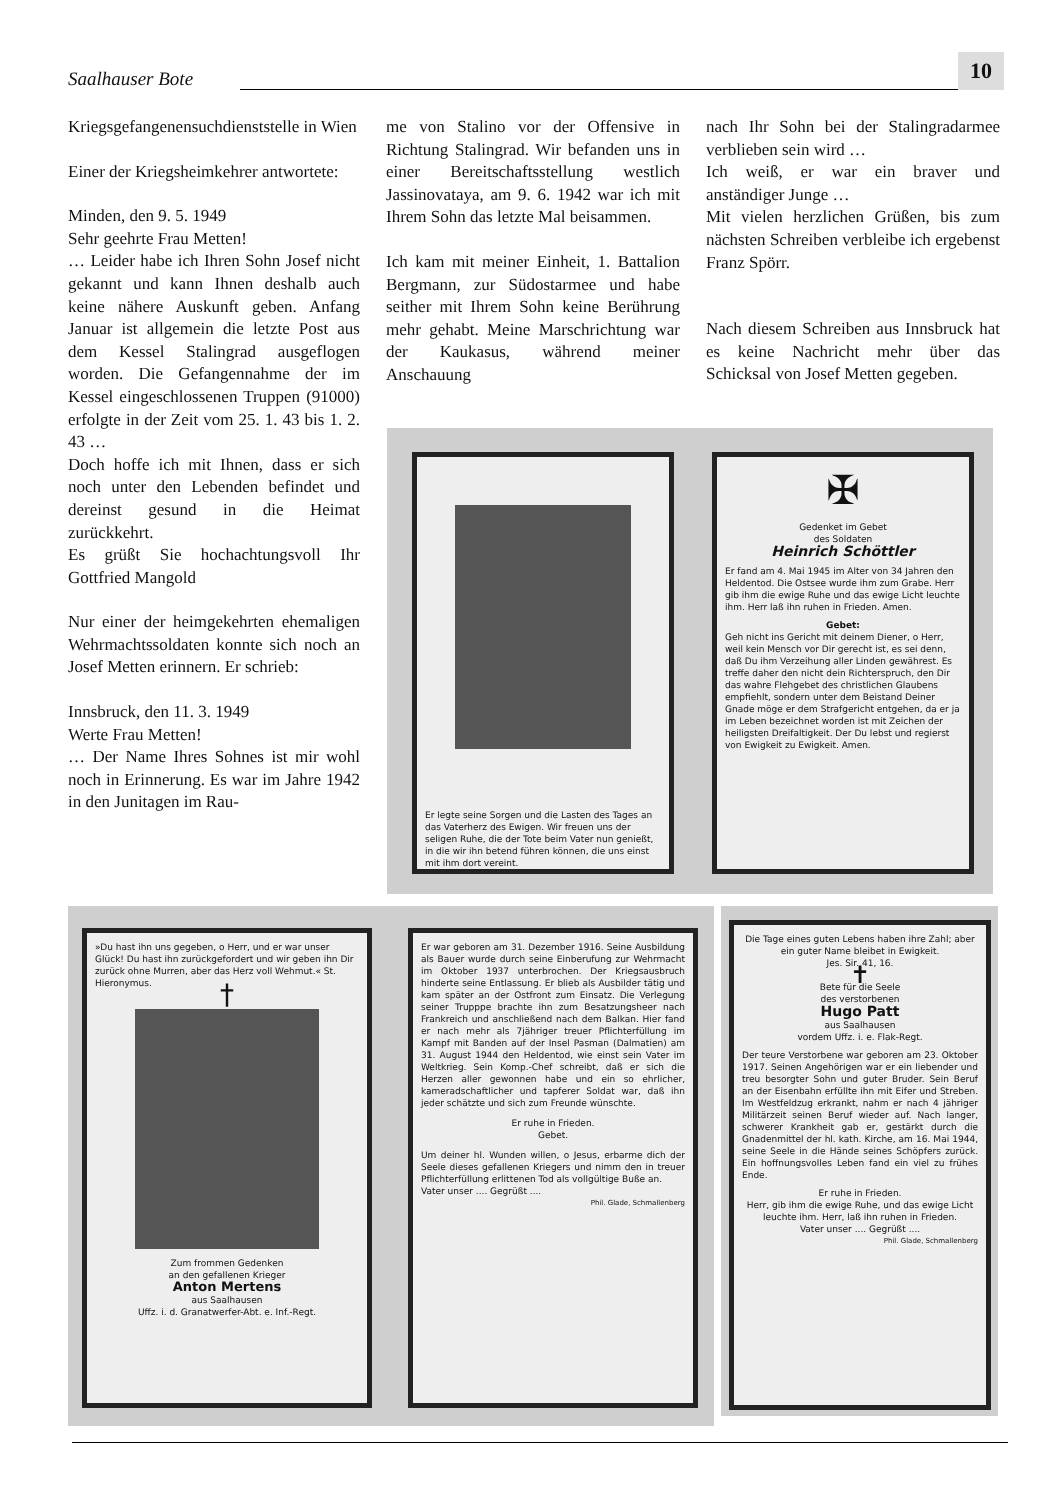Saalhauser Bote
10
Kriegsgefangenensuchdienststelle in Wien
Einer der Kriegsheimkehrer antwortete:
Minden, den 9. 5. 1949
Sehr geehrte Frau Metten!
… Leider habe ich Ihren Sohn Josef nicht gekannt und kann Ihnen deshalb auch keine nähere Auskunft geben. Anfang Januar ist allgemein die letzte Post aus dem Kessel Stalingrad ausgeflogen worden. Die Gefangennahme der im Kessel eingeschlossenen Truppen (91000) erfolgte in der Zeit vom 25. 1. 43 bis 1. 2. 43 …
Doch hoffe ich mit Ihnen, dass er sich noch unter den Lebenden befindet und dereinst gesund in die Heimat zurückkehrt.
Es grüßt Sie hochachtungsvoll Ihr Gottfried Mangold
Nur einer der heimgekehrten ehemaligen Wehrmachtssoldaten konnte sich noch an Josef Metten erinnern. Er schrieb:
Innsbruck, den 11. 3. 1949
Werte Frau Metten!
… Der Name Ihres Sohnes ist mir wohl noch in Erinnerung. Es war im Jahre 1942 in den Junitagen im Rau-
me von Stalino vor der Offensive in Richtung Stalingrad. Wir befanden uns in einer Bereitschaftsstellung westlich Jassinovataya, am 9. 6. 1942 war ich mit Ihrem Sohn das letzte Mal beisammen.
Ich kam mit meiner Einheit, 1. Battalion Bergmann, zur Südostarmee und habe seither mit Ihrem Sohn keine Berührung mehr gehabt. Meine Marschrichtung war der Kaukasus, während meiner Anschauung
nach Ihr Sohn bei der Stalingradarmee verblieben sein wird …
Ich weiß, er war ein braver und anständiger Junge …
Mit vielen herzlichen Grüßen, bis zum nächsten Schreiben verbleibe ich ergebenst Franz Spörr.
Nach diesem Schreiben aus Innsbruck hat es keine Nachricht mehr über das Schicksal von Josef Metten gegeben.
Er legte seine Sorgen und die Lasten des Tages an das Vaterherz des Ewigen. Wir freuen uns der seligen Ruhe, die der Tote beim Vater nun genießt, in die wir ihn betend führen können, die uns einst mit ihm dort vereint.
✠
Gedenket im Gebet
des Soldaten
Heinrich Schöttler
Er fand am 4. Mai 1945 im Alter von 34 Jahren den Heldentod. Die Ostsee wurde ihm zum Grabe. Herr gib ihm die ewige Ruhe und das ewige Licht leuchte ihm. Herr laß ihn ruhen in Frieden. Amen.
Gebet:
Geh nicht ins Gericht mit deinem Diener, o Herr, weil kein Mensch vor Dir gerecht ist, es sei denn, daß Du ihm Verzeihung aller Linden gewährest. Es treffe daher den nicht dein Richterspruch, den Dir das wahre Flehgebet des christlichen Glaubens empfiehlt, sondern unter dem Beistand Deiner Gnade möge er dem Strafgericht entgehen, da er ja im Leben bezeichnet worden ist mit Zeichen der heiligsten Dreifaltigkeit. Der Du lebst und regierst von Ewigkeit zu Ewigkeit. Amen.
»Du hast ihn uns gegeben, o Herr, und er war unser Glück! Du hast ihn zurückgefordert und wir geben ihn Dir zurück ohne Murren, aber das Herz voll Wehmut.« St. Hieronymus.
†
Zum frommen Gedenken
an den gefallenen Krieger
Anton Mertens
aus Saalhausen
Uffz. i. d. Granatwerfer-Abt. e. Inf.-Regt.
Er war geboren am 31. Dezember 1916. Seine Ausbildung als Bauer wurde durch seine Einberufung zur Wehrmacht im Oktober 1937 unterbrochen. Der Kriegsausbruch hinderte seine Entlassung. Er blieb als Ausbilder tätig und kam später an der Ostfront zum Einsatz. Die Verlegung seiner Trupppe brachte ihn zum Besatzungsheer nach Frankreich und anschließend nach dem Balkan. Hier fand er nach mehr als 7jähriger treuer Pflichterfüllung im Kampf mit Banden auf der Insel Pasman (Dalmatien) am 31. August 1944 den Heldentod, wie einst sein Vater im Weltkrieg. Sein Komp.-Chef schreibt, daß er sich die Herzen aller gewonnen habe und ein so ehrlicher, kameradschaftlicher und tapferer Soldat war, daß ihn jeder schätzte und sich zum Freunde wünschte.
Er ruhe in Frieden.
Gebet.
Um deiner hl. Wunden willen, o Jesus, erbarme dich der Seele dieses gefallenen Kriegers und nimm den in treuer Pflichterfüllung erlittenen Tod als vollgültige Buße an.
Vater unser .... Gegrüßt ....
Phil. Glade, Schmallenberg
Die Tage eines guten Lebens haben ihre Zahl; aber ein guter Name bleibet in Ewigkeit.
Jes. Sir. 41, 16.
✝
Bete für die Seele
des verstorbenen
Hugo Patt
aus Saalhausen
vordem Uffz. i. e. Flak-Regt.
Der teure Verstorbene war geboren am 23. Oktober 1917. Seinen Angehörigen war er ein liebender und treu besorgter Sohn und guter Bruder. Sein Beruf an der Eisenbahn erfüllte ihn mit Eifer und Streben. Im Westfeldzug erkrankt, nahm er nach 4 jähriger Militärzeit seinen Beruf wieder auf. Nach langer, schwerer Krankheit gab er, gestärkt durch die Gnadenmittel der hl. kath. Kirche, am 16. Mai 1944, seine Seele in die Hände seines Schöpfers zurück. Ein hoffnungsvolles Leben fand ein viel zu frühes Ende.
Er ruhe in Frieden.
Herr, gib ihm die ewige Ruhe, und das ewige Licht leuchte ihm. Herr, laß ihn ruhen in Frieden.
Vater unser .... Gegrüßt ....
Phil. Glade, Schmallenberg